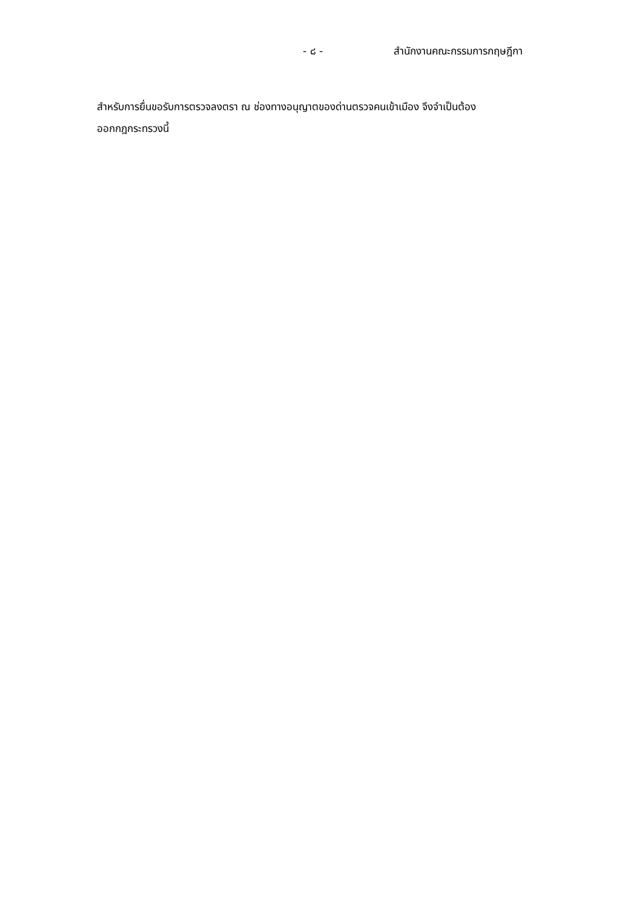- ๘ - สำนักงานคณะกรรมการกฤษฎีกา
สำหรับการยื่นขอรับการตรวจลงตรา ณ ช่องทางอนุญาตของด่านตรวจคนเข้าเมือง จึงจำเป็นต้อง
ออกกฎกระทรวงนี้